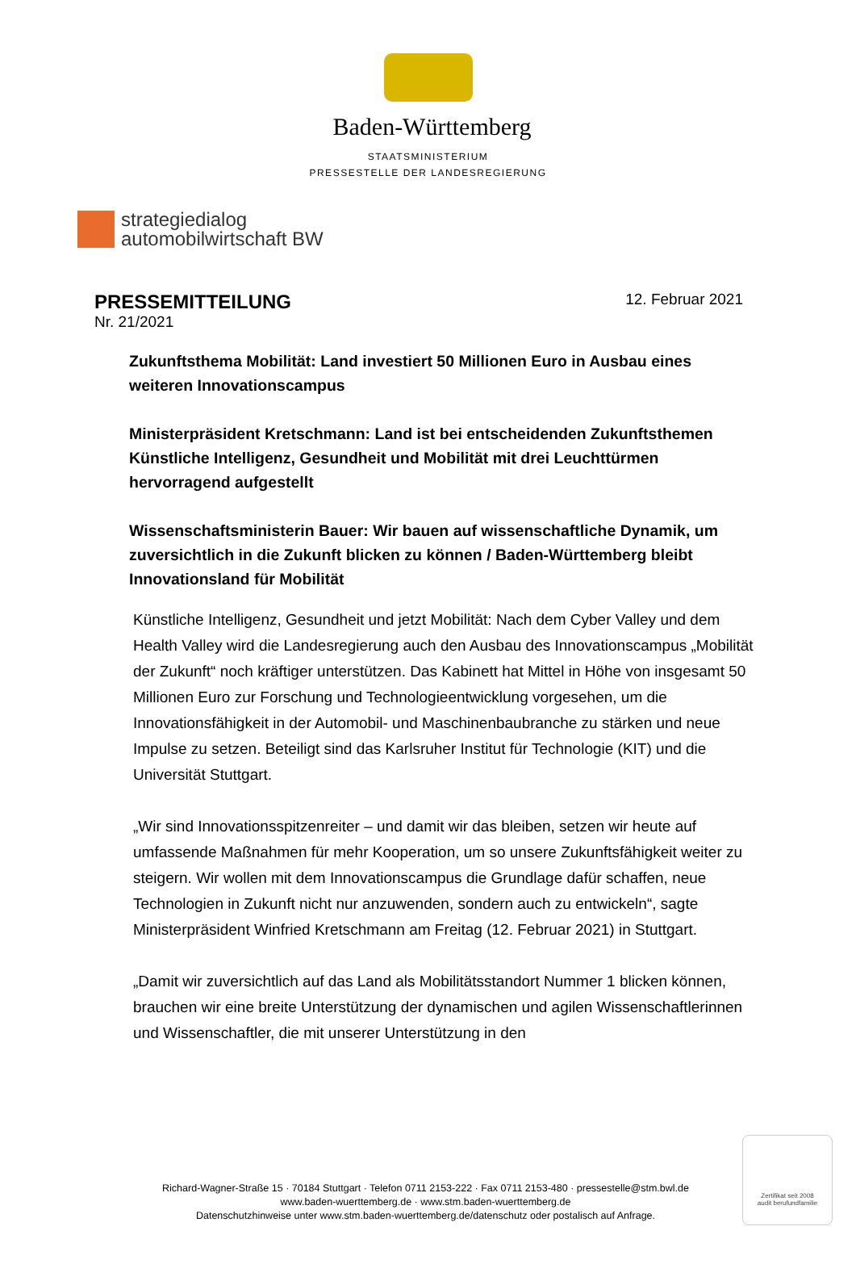Baden-Württemberg
STAATSMINISTERIUM
PRESSESTELLE DER LANDESREGIERUNG
strategiedialog
automobilwirtschaft BW
PRESSEMITTEILUNG 12. Februar 2021
Nr. 21/2021
Zukunftsthema Mobilität: Land investiert 50 Millionen Euro in Ausbau eines weiteren Innovationscampus
Ministerpräsident Kretschmann: Land ist bei entscheidenden Zukunftsthemen Künstliche Intelligenz, Gesundheit und Mobilität mit drei Leuchttürmen hervorragend aufgestellt
Wissenschaftsministerin Bauer: Wir bauen auf wissenschaftliche Dynamik, um zuversichtlich in die Zukunft blicken zu können / Baden-Württemberg bleibt Innovationsland für Mobilität
Künstliche Intelligenz, Gesundheit und jetzt Mobilität: Nach dem Cyber Valley und dem Health Valley wird die Landesregierung auch den Ausbau des Innovationscampus „Mobilität der Zukunft“ noch kräftiger unterstützen. Das Kabinett hat Mittel in Höhe von insgesamt 50 Millionen Euro zur Forschung und Technologieentwicklung vorgesehen, um die Innovationsfähigkeit in der Automobil- und Maschinenbaubranche zu stärken und neue Impulse zu setzen. Beteiligt sind das Karlsruher Institut für Technologie (KIT) und die Universität Stuttgart.
„Wir sind Innovationsspitzenreiter – und damit wir das bleiben, setzen wir heute auf umfassende Maßnahmen für mehr Kooperation, um so unsere Zukunftsfähigkeit weiter zu steigern. Wir wollen mit dem Innovationscampus die Grundlage dafür schaffen, neue Technologien in Zukunft nicht nur anzuwenden, sondern auch zu entwickeln“, sagte Ministerpräsident Winfried Kretschmann am Freitag (12. Februar 2021) in Stuttgart.
„Damit wir zuversichtlich auf das Land als Mobilitätsstandort Nummer 1 blicken können, brauchen wir eine breite Unterstützung der dynamischen und agilen Wissenschaftlerinnen und Wissenschaftler, die mit unserer Unterstützung in den
Richard-Wagner-Straße 15 · 70184 Stuttgart · Telefon 0711 2153-222 · Fax 0711 2153-480 · pressestelle@stm.bwl.de
www.baden-wuerttemberg.de · www.stm.baden-wuerttemberg.de
Datenschutzhinweise unter www.stm.baden-wuerttemberg.de/datenschutz oder postalisch auf Anfrage.
Zertifikat seit 2008
audit berufundfamilie